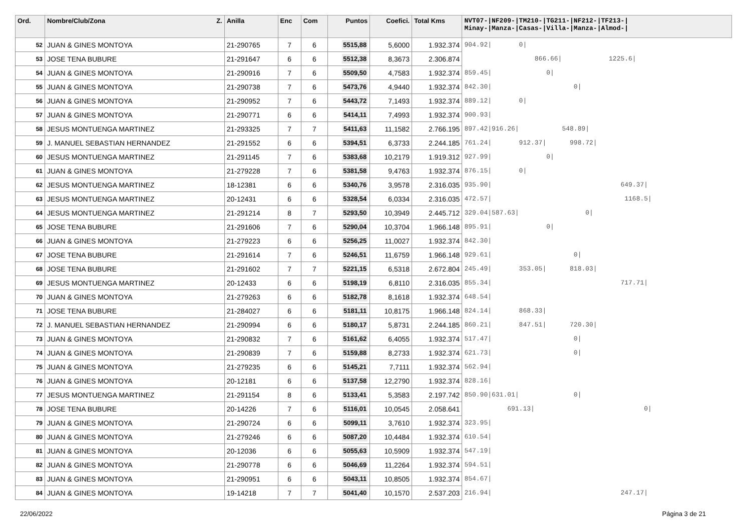| Ord. | Nombre/Club/Zona Z. | Anilla | Enc | Com | Puntos | Coefici. | Total Kms | NVT07-/NF209-/TM210-/TG211-/NF212-/TF213-/ Minay-/Manza-/Casas-/Villa-/Manza-/Almod-/ |
| --- | --- | --- | --- | --- | --- | --- | --- | --- |
| 52 | JUAN & GINES MONTOYA | 21-290765 | 7 | 6 | 5515,88 | 5,6000 | 1.932.374 | 904.92/ 0/ |
| 53 | JOSE TENA BUBURE | 21-291647 | 6 | 6 | 5512,38 | 8,3673 | 2.306.874 | 866.66/ 1225.6/ |
| 54 | JUAN & GINES MONTOYA | 21-290916 | 7 | 6 | 5509,50 | 4,7583 | 1.932.374 | 859.45/ 0/ |
| 55 | JUAN & GINES MONTOYA | 21-290738 | 7 | 6 | 5473,76 | 4,9440 | 1.932.374 | 842.30/ 0/ |
| 56 | JUAN & GINES MONTOYA | 21-290952 | 7 | 6 | 5443,72 | 7,1493 | 1.932.374 | 889.12/ 0/ |
| 57 | JUAN & GINES MONTOYA | 21-290771 | 6 | 6 | 5414,11 | 7,4993 | 1.932.374 | 900.93/ |
| 58 | JESUS MONTUENGA MARTINEZ | 21-293325 | 7 | 7 | 5411,63 | 11,1582 | 2.766.195 | 897.42/916.26/ 548.89/ |
| 59 | J. MANUEL SEBASTIAN HERNANDEZ | 21-291552 | 6 | 6 | 5394,51 | 6,3733 | 2.244.185 | 761.24/ 912.37/ 998.72/ |
| 60 | JESUS MONTUENGA MARTINEZ | 21-291145 | 7 | 6 | 5383,68 | 10,2179 | 1.919.312 | 927.99/ 0/ |
| 61 | JUAN & GINES MONTOYA | 21-279228 | 7 | 6 | 5381,58 | 9,4763 | 1.932.374 | 876.15/ 0/ |
| 62 | JESUS MONTUENGA MARTINEZ | 18-12381 | 6 | 6 | 5340,76 | 3,9578 | 2.316.035 | 935.90/ 649.37/ |
| 63 | JESUS MONTUENGA MARTINEZ | 20-12431 | 6 | 6 | 5328,54 | 6,0334 | 2.316.035 | 472.57/ 1168.5/ |
| 64 | JESUS MONTUENGA MARTINEZ | 21-291214 | 8 | 7 | 5293,50 | 10,3949 | 2.445.712 | 329.04/587.63/ 0/ |
| 65 | JOSE TENA BUBURE | 21-291606 | 7 | 6 | 5290,04 | 10,3704 | 1.966.148 | 895.91/ 0/ |
| 66 | JUAN & GINES MONTOYA | 21-279223 | 6 | 6 | 5256,25 | 11,0027 | 1.932.374 | 842.30/ |
| 67 | JOSE TENA BUBURE | 21-291614 | 7 | 6 | 5246,51 | 11,6759 | 1.966.148 | 929.61/ 0/ |
| 68 | JOSE TENA BUBURE | 21-291602 | 7 | 7 | 5221,15 | 6,5318 | 2.672.804 | 245.49/ 353.05/ 818.03/ |
| 69 | JESUS MONTUENGA MARTINEZ | 20-12433 | 6 | 6 | 5198,19 | 6,8110 | 2.316.035 | 855.34/ 717.71/ |
| 70 | JUAN & GINES MONTOYA | 21-279263 | 6 | 6 | 5182,78 | 8,1618 | 1.932.374 | 648.54/ |
| 71 | JOSE TENA BUBURE | 21-284027 | 6 | 6 | 5181,11 | 10,8175 | 1.966.148 | 824.14/ 868.33/ |
| 72 | J. MANUEL SEBASTIAN HERNANDEZ | 21-290994 | 6 | 6 | 5180,17 | 5,8731 | 2.244.185 | 860.21/ 847.51/ 720.30/ |
| 73 | JUAN & GINES MONTOYA | 21-290832 | 7 | 6 | 5161,62 | 6,4055 | 1.932.374 | 517.47/ 0/ |
| 74 | JUAN & GINES MONTOYA | 21-290839 | 7 | 6 | 5159,88 | 8,2733 | 1.932.374 | 621.73/ 0/ |
| 75 | JUAN & GINES MONTOYA | 21-279235 | 6 | 6 | 5145,21 | 7,7111 | 1.932.374 | 562.94/ |
| 76 | JUAN & GINES MONTOYA | 20-12181 | 6 | 6 | 5137,58 | 12,2790 | 1.932.374 | 828.16/ |
| 77 | JESUS MONTUENGA MARTINEZ | 21-291154 | 8 | 6 | 5133,41 | 5,3583 | 2.197.742 | 850.90/631.01/ 0/ |
| 78 | JOSE TENA BUBURE | 20-14226 | 7 | 6 | 5116,01 | 10,0545 | 2.058.641 | 691.13/ 0/ |
| 79 | JUAN & GINES MONTOYA | 21-290724 | 6 | 6 | 5099,11 | 3,7610 | 1.932.374 | 323.95/ |
| 80 | JUAN & GINES MONTOYA | 21-279246 | 6 | 6 | 5087,20 | 10,4484 | 1.932.374 | 610.54/ |
| 81 | JUAN & GINES MONTOYA | 20-12036 | 6 | 6 | 5055,63 | 10,5909 | 1.932.374 | 547.19/ |
| 82 | JUAN & GINES MONTOYA | 21-290778 | 6 | 6 | 5046,69 | 11,2264 | 1.932.374 | 594.51/ |
| 83 | JUAN & GINES MONTOYA | 21-290951 | 6 | 6 | 5043,11 | 10,8505 | 1.932.374 | 854.67/ |
| 84 | JUAN & GINES MONTOYA | 19-14218 | 7 | 7 | 5041,40 | 10,1570 | 2.537.203 | 216.94/ 247.17/ |
22/06/2022 Página 3 de 21